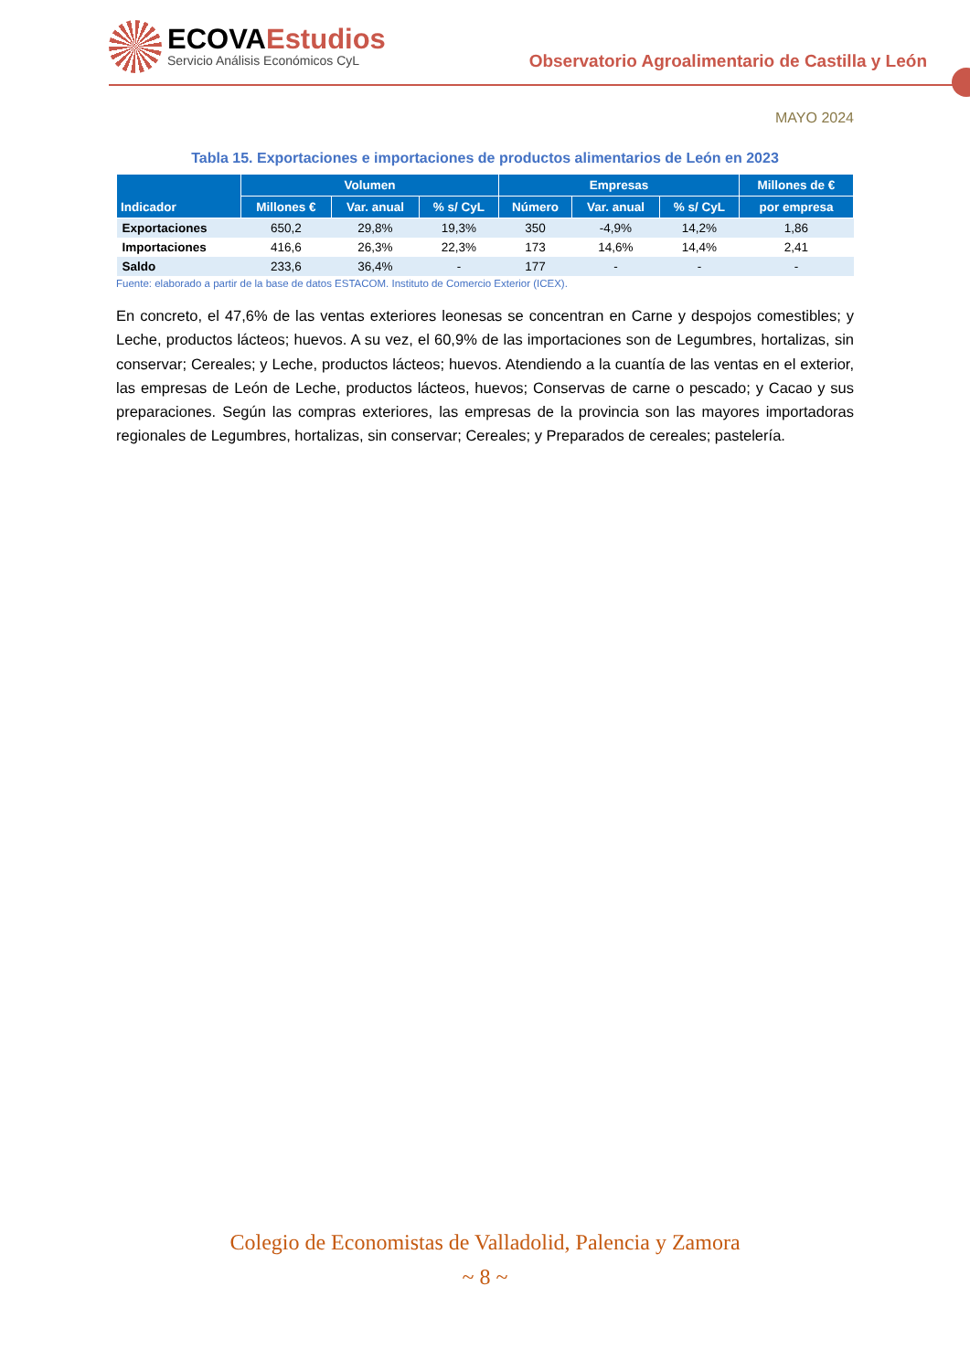ECOVAEstudios
Servicio Análisis Económicos CyL
Observatorio Agroalimentario de Castilla y León
MAYO 2024
Tabla 15. Exportaciones e importaciones de productos alimentarios de León en 2023
| Indicador | Volumen | | | Empresas | | | Millones de € |
| --- | --- | --- | --- | --- | --- | --- | --- |
| | Millones € | Var. anual | % s/ CyL | Número | Var. anual | % s/ CyL | por empresa |
| Exportaciones | 650,2 | 29,8% | 19,3% | 350 | -4,9% | 14,2% | 1,86 |
| Importaciones | 416,6 | 26,3% | 22,3% | 173 | 14,6% | 14,4% | 2,41 |
| Saldo | 233,6 | 36,4% | - | 177 | - | - | - |
Fuente: elaborado a partir de la base de datos ESTACOM. Instituto de Comercio Exterior (ICEX).
En concreto, el 47,6% de las ventas exteriores leonesas se concentran en Carne y despojos comestibles; y Leche, productos lácteos; huevos. A su vez, el 60,9% de las importaciones son de Legumbres, hortalizas, sin conservar; Cereales; y Leche, productos lácteos; huevos. Atendiendo a la cuantía de las ventas en el exterior, las empresas de León de Leche, productos lácteos, huevos; Conservas de carne o pescado; y Cacao y sus preparaciones. Según las compras exteriores, las empresas de la provincia son las mayores importadoras regionales de Legumbres, hortalizas, sin conservar; Cereales; y Preparados de cereales; pastelería.
Colegio de Economistas de Valladolid, Palencia y Zamora
~ 8 ~